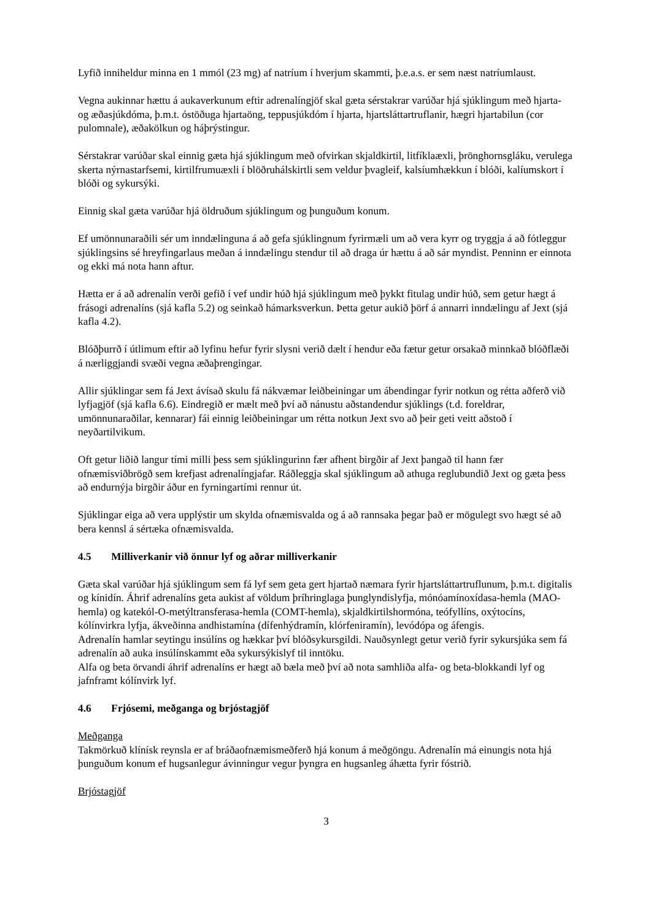Lyfið inniheldur minna en 1 mmól (23 mg) af natríum í hverjum skammti, þ.e.a.s. er sem næst natríumlaust.
Vegna aukinnar hættu á aukaverkunum eftir adrenalíngjöf skal gæta sérstakrar varúðar hjá sjúklingum með hjarta- og æðasjúkdóma, þ.m.t. óstöðuga hjartaöng, teppusjúkdóm í hjarta, hjartsláttartruflanir, hægri hjartabilun (cor pulomnale), æðakölkun og háþrýstingur.
Sérstakrar varúðar skal einnig gæta hjá sjúklingum með ofvirkan skjaldkirtil, litfíklaæxli, þrönghornsgláku, verulega skerta nýrnastarfsemi, kirtilfrumuæxli í blöðruhálskirtli sem veldur þvagleif, kalsíumhækkun í blóði, kalíumskort í blóði og sykursýki.
Einnig skal gæta varúðar hjá öldruðum sjúklingum og þunguðum konum.
Ef umönnunaraðili sér um inndælinguna á að gefa sjúklingnum fyrirmæli um að vera kyrr og tryggja á að fótleggur sjúklingsins sé hreyfingarlaus meðan á inndælingu stendur til að draga úr hættu á að sár myndist. Penninn er einnota og ekki má nota hann aftur.
Hætta er á að adrenalín verði gefið í vef undir húð hjá sjúklingum með þykkt fitulag undir húð, sem getur hægt á frásogi adrenalíns (sjá kafla 5.2) og seinkað hámarksverkun. Þetta getur aukið þörf á annarri inndælingu af Jext (sjá kafla 4.2).
Blóðþurrð í útlimum eftir að lyfinu hefur fyrir slysni verið dælt í hendur eða fætur getur orsakað minnkað blóðflæði á nærliggjandi svæði vegna æðaþrengingar.
Allir sjúklingar sem fá Jext ávísað skulu fá nákvæmar leiðbeiningar um ábendingar fyrir notkun og rétta aðferð við lyfjagjöf (sjá kafla 6.6). Eindregið er mælt með því að nánustu aðstandendur sjúklings (t.d. foreldrar, umönnunaraðilar, kennarar) fái einnig leiðbeiningar um rétta notkun Jext svo að þeir geti veitt aðstoð í neyðartilvikum.
Oft getur liðið langur tími milli þess sem sjúklingurinn fær afhent birgðir af Jext þangað til hann fær ofnæmisviðbrögð sem krefjast adrenalíngjafar. Ráðleggja skal sjúklingum að athuga reglubundið Jext og gæta þess að endurnýja birgðir áður en fyrningartími rennur út.
Sjúklingar eiga að vera upplýstir um skylda ofnæmisvalda og á að rannsaka þegar það er mögulegt svo hægt sé að bera kennsl á sértæka ofnæmisvalda.
4.5 Milliverkanir við önnur lyf og aðrar milliverkanir
Gæta skal varúðar hjá sjúklingum sem fá lyf sem geta gert hjartað næmara fyrir hjartsláttartruflunum, þ.m.t. digitalis og kínidín. Áhrif adrenalíns geta aukist af völdum þríhringlaga þunglyndislyfja, mónóamínoxídasa-hemla (MAO-hemla) og katekól-O-metýltransferasa-hemla (COMT-hemla), skjaldkirtilshormóna, teófyllíns, oxýtocíns, kólínvirkra lyfja, ákveðinna andhistamína (dífenhýdramín, klórfeniramín), levódópa og áfengis.
Adrenalín hamlar seytingu insúlíns og hækkar því blóðsykursgildi. Nauðsynlegt getur verið fyrir sykursjúka sem fá adrenalín að auka insúlínskammt eða sykursýkislyf til inntöku.
Alfa og beta örvandi áhrif adrenalíns er hægt að bæla með því að nota samhliða alfa- og beta-blokkandi lyf og jafnframt kólínvirk lyf.
4.6 Frjósemi, meðganga og brjóstagjöf
Meðganga
Takmörkuð klínísk reynsla er af bráðaofnæmismeðferð hjá konum á meðgöngu. Adrenalín má einungis nota hjá þunguðum konum ef hugsanlegur ávinningur vegur þyngra en hugsanleg áhætta fyrir fóstrið.
Brjóstagjöf
3